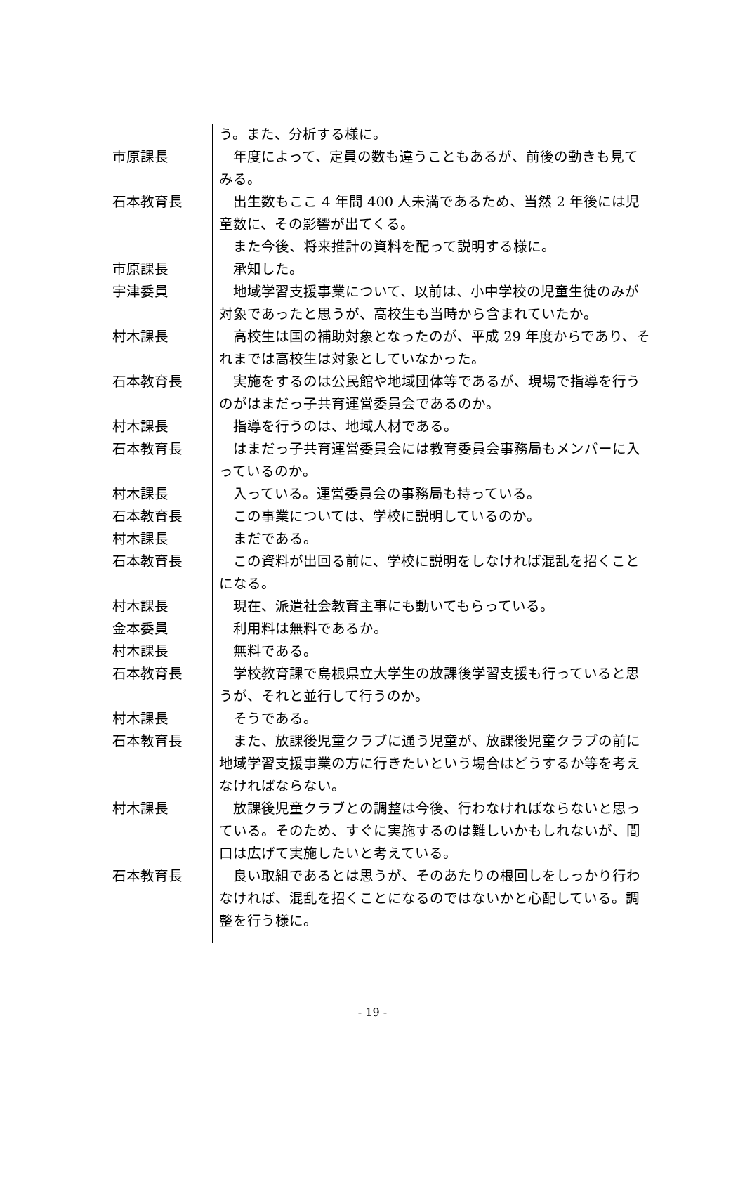う。また、分析する様に。
市原課長 　年度によって、定員の数も違うこともあるが、前後の動きも見てみる。
石本教育長 　出生数もここ 4 年間 400 人未満であるため、当然 2 年後には児童数に、その影響が出てくる。
　また今後、将来推計の資料を配って説明する様に。
市原課長 　承知した。
宇津委員 　地域学習支援事業について、以前は、小中学校の児童生徒のみが対象であったと思うが、高校生も当時から含まれていたか。
村木課長 　高校生は国の補助対象となったのが、平成 29 年度からであり、それまでは高校生は対象としていなかった。
石本教育長 　実施をするのは公民館や地域団体等であるが、現場で指導を行うのがはまだっ子共育運営委員会であるのか。
村木課長 　指導を行うのは、地域人材である。
石本教育長 　はまだっ子共育運営委員会には教育委員会事務局もメンバーに入っているのか。
村木課長 　入っている。運営委員会の事務局も持っている。
石本教育長 　この事業については、学校に説明しているのか。
村木課長 　まだである。
石本教育長 　この資料が出回る前に、学校に説明をしなければ混乱を招くことになる。
村木課長 　現在、派遣社会教育主事にも動いてもらっている。
金本委員 　利用料は無料であるか。
村木課長 　無料である。
石本教育長 　学校教育課で島根県立大学生の放課後学習支援も行っていると思うが、それと並行して行うのか。
村木課長 　そうである。
石本教育長 　また、放課後児童クラブに通う児童が、放課後児童クラブの前に地域学習支援事業の方に行きたいという場合はどうするか等を考えなければならない。
村木課長 　放課後児童クラブとの調整は今後、行わなければならないと思っている。そのため、すぐに実施するのは難しいかもしれないが、間口は広げて実施したいと考えている。
石本教育長 　良い取組であるとは思うが、そのあたりの根回しをしっかり行わなければ、混乱を招くことになるのではないかと心配している。調整を行う様に。
- 19 -